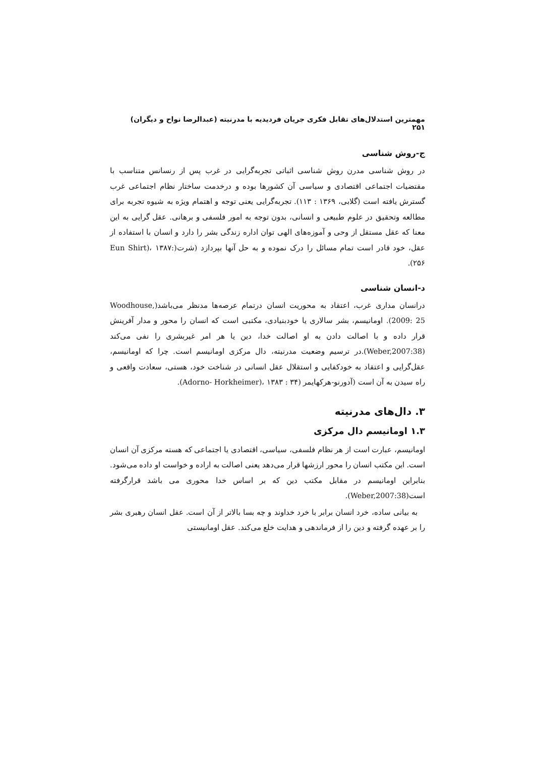مهمترین استدلال‌های تقابل فکری جریان فردیدیه با مدرنیته (عبدالرضا نواح و دیگران) ۲۵۱
ج-روش شناسی
در روش شناسی مدرن روش شناسی اثباتی تجربه‌گرایی در غرب پس از رنسانس متناسب با مقتضیات اجتماعی اقتصادی و سیاسی آن کشورها بوده و درخدمت ساختار نظام اجتماعی غرب گسترش یافته است (گلابی، ۱۳۶۹ : ۱۱۳). تجربه‌گرایی یعنی توجه و اهتمام ویژه به شیوه تجربه برای مطالعه وتحقیق در علوم طبیعی و انسانی، بدون توجه به امور فلسفی و برهانی. عقل گرایی به این معنا که عقل مستقل از وحی و آموزه‌های الهی توان اداره زندگی بشر را دارد و انسان با استفاده از عقل، خود قادر است تمام مسائل را درک نموده و به حل آنها بپردازد (شرت(Eun Shirt)، ۱۳۸۷: ۲۵۶).
د-انسان شناسی
درانسان مداری غرب، اعتقاد به محوریت انسان درتمام عرصه‌ها مدنظر می‌باشد(Woodhouse, 2009: 25). اومانیسم، بشر سالاری یا خودبنیادی، مکتبی است که انسان را محور و مدار آفرینش قرار داده و با اصالت دادن به او اصالت خدا، دین یا هر امر غیربشری را نفی می‌کند (Weber,2007:38).در ترسیم وضعیت مدرنیته، دال مرکزی اومانیسم است. چرا که اومانیسم، عقل‌گرایی و اعتقاد به خودکفایی و استقلال عقل انسانی در شناخت خود، هستی، سعادت واقعی و راه سیدن به آن است (آدورنو-هرکهایمر (Adorno- Horkheimer)، ۱۳۸۳ : ۳۴).
۳. دال‌های مدرنیته
۱.۳ اومانیسم دال مرکزی
اومانیسم، عبارت است از هر نظام فلسفی، سیاسی، اقتصادی یا اجتماعی که هسته مرکزی آن انسان است. این مکتب انسان را محور ارزشها قرار می‌دهد یعنی اصالت به اراده و خواست او داده می‌شود. بنابراین اومانیسم در مقابل مکتب دین که بر اساس خدا محوری می باشد قرارگرفته است(Weber,2007:38).
به بیانی ساده، خرد انسان برابر با خرد خداوند و چه بسا بالاتر از آن است. عقل انسان رهبری بشر را بر عهده گرفته و دین را از فرماندهی و هدایت خلع می‌کند. عقل اومانیستی